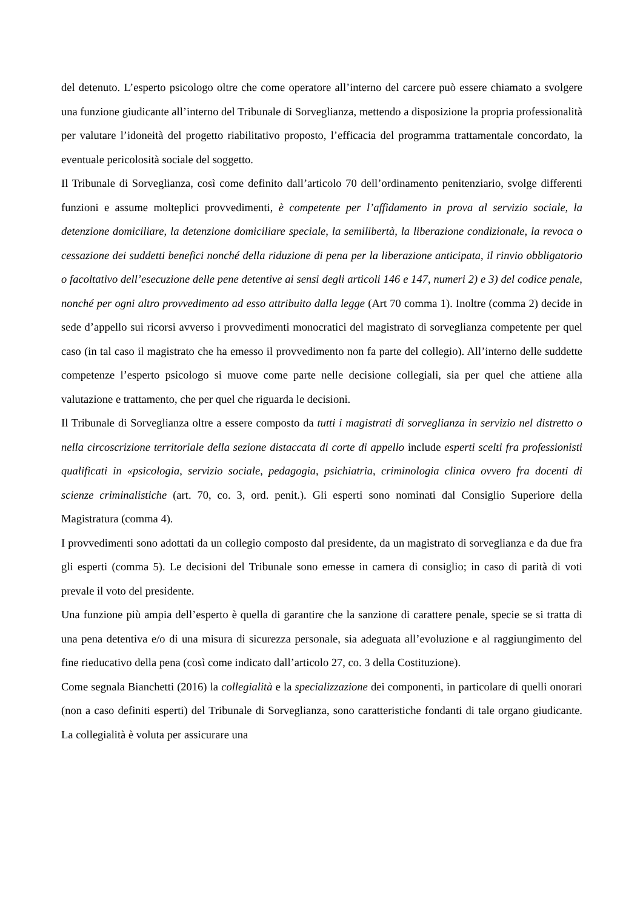del detenuto. L’esperto psicologo oltre che come operatore all’interno del carcere può essere chiamato a svolgere una funzione giudicante all’interno del Tribunale di Sorveglianza, mettendo a disposizione la propria professionalità per valutare l’idoneità del progetto riabilitativo proposto, l’efficacia del programma trattamentale concordato, la eventuale pericolosità sociale del soggetto.
Il Tribunale di Sorveglianza, così come definito dall’articolo 70 dell’ordinamento penitenziario, svolge differenti funzioni e assume molteplici provvedimenti, è competente per l’affidamento in prova al servizio sociale, la detenzione domiciliare, la detenzione domiciliare speciale, la semilibertà, la liberazione condizionale, la revoca o cessazione dei suddetti benefici nonché della riduzione di pena per la liberazione anticipata, il rinvio obbligatorio o facoltativo dell’esecuzione delle pene detentive ai sensi degli articoli 146 e 147, numeri 2) e 3) del codice penale, nonché per ogni altro provvedimento ad esso attribuito dalla legge (Art 70 comma 1). Inoltre (comma 2) decide in sede d’appello sui ricorsi avverso i provvedimenti monocratici del magistrato di sorveglianza competente per quel caso (in tal caso il magistrato che ha emesso il provvedimento non fa parte del collegio). All’interno delle suddette competenze l’esperto psicologo si muove come parte nelle decisione collegiali, sia per quel che attiene alla valutazione e trattamento, che per quel che riguarda le decisioni.
Il Tribunale di Sorveglianza oltre a essere composto da tutti i magistrati di sorveglianza in servizio nel distretto o nella circoscrizione territoriale della sezione distaccata di corte di appello include esperti scelti fra professionisti qualificati in «psicologia, servizio sociale, pedagogia, psichiatria, criminologia clinica ovvero fra docenti di scienze criminalistiche (art. 70, co. 3, ord. penit.). Gli esperti sono nominati dal Consiglio Superiore della Magistratura (comma 4).
I provvedimenti sono adottati da un collegio composto dal presidente, da un magistrato di sorveglianza e da due fra gli esperti (comma 5). Le decisioni del Tribunale sono emesse in camera di consiglio; in caso di parità di voti prevale il voto del presidente.
Una funzione più ampia dell’esperto è quella di garantire che la sanzione di carattere penale, specie se si tratta di una pena detentiva e/o di una misura di sicurezza personale, sia adeguata all’evoluzione e al raggiungimento del fine rieducativo della pena (così come indicato dall’articolo 27, co. 3 della Costituzione).
Come segnala Bianchetti (2016) la collegialità e la specializzazione dei componenti, in particolare di quelli onorari (non a caso definiti esperti) del Tribunale di Sorveglianza, sono caratteristiche fondanti di tale organo giudicante. La collegialità è voluta per assicurare una